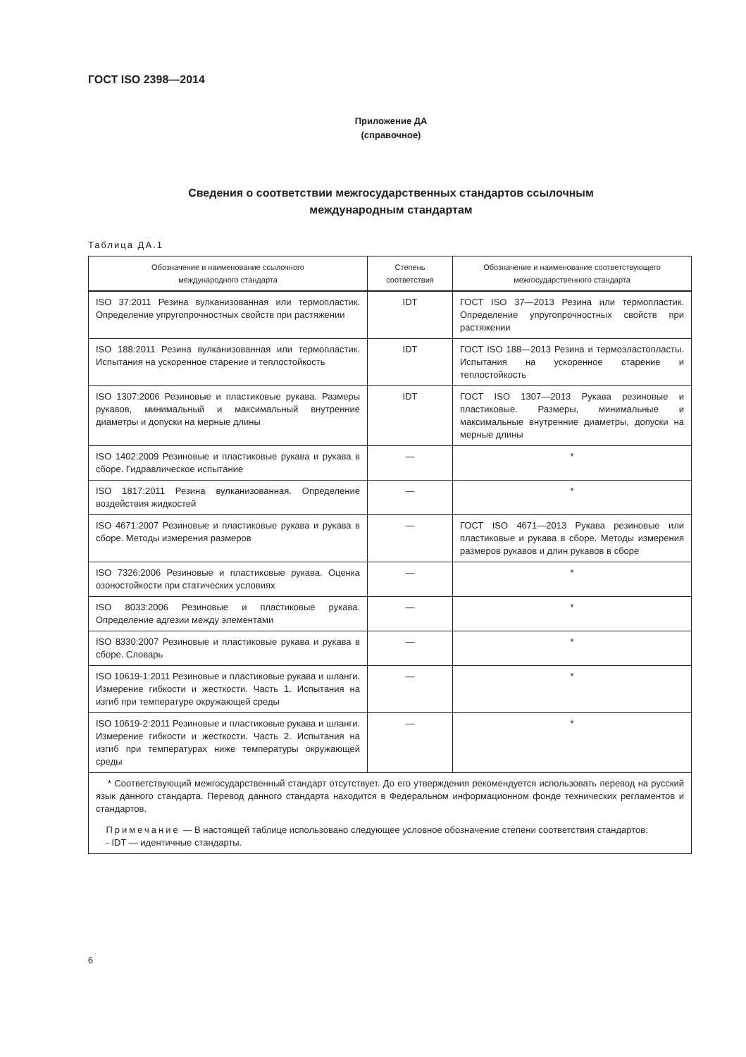ГОСТ ISO 2398—2014
Приложение ДА
(справочное)
Сведения о соответствии межгосударственных стандартов ссылочным
международным стандартам
Таблица ДА.1
| Обозначение и наименование ссылочного международного стандарта | Степень соответствия | Обозначение и наименование соответствующего межгосударственного стандарта |
| --- | --- | --- |
| ISO 37:2011 Резина вулканизованная или термопластик. Определение упругопрочностных свойств при растяжении | IDT | ГОСТ ISO 37—2013 Резина или термопластик. Определение упругопрочностных свойств при растяжении |
| ISO 188:2011 Резина вулканизованная или термопластик. Испытания на ускоренное старение и теплостойкость | IDT | ГОСТ ISO 188—2013 Резина и термоэластопласты. Испытания на ускоренное старение и теплостойкость |
| ISO 1307:2006 Резиновые и пластиковые рукава. Размеры рукавов, минимальный и максимальный внутренние диаметры и допуски на мерные длины | IDT | ГОСТ ISO 1307—2013 Рукава резиновые и пластиковые. Размеры, минимальные и максимальные внутренние диаметры, допуски на мерные длины |
| ISO 1402:2009 Резиновые и пластиковые рукава и рукава в сборе. Гидравлическое испытание | — | * |
| ISO 1817:2011 Резина вулканизованная. Определение воздействия жидкостей | — | * |
| ISO 4671:2007 Резиновые и пластиковые рукава и рукава в сборе. Методы измерения размеров | — | ГОСТ ISO 4671—2013 Рукава резиновые или пластиковые и рукава в сборе. Методы измерения размеров рукавов и длин рукавов в сборе |
| ISO 7326:2006 Резиновые и пластиковые рукава. Оценка озоностойкости при статических условиях | — | * |
| ISO 8033:2006 Резиновые и пластиковые рукава. Определение адгезии между элементами | — | * |
| ISO 8330:2007 Резиновые и пластиковые рукава и рукава в сборе. Словарь | — | * |
| ISO 10619-1:2011 Резиновые и пластиковые рукава и шланги. Измерение гибкости и жесткости. Часть 1. Испытания на изгиб при температуре окружающей среды | — | * |
| ISO 10619-2:2011 Резиновые и пластиковые рукава и шланги. Измерение гибкости и жесткости. Часть 2. Испытания на изгиб при температурах ниже температуры окружающей среды | — | * |
| * Соответствующий межгосударственный стандарт отсутствует. До его утверждения рекомендуется использовать перевод на русский язык данного стандарта. Перевод данного стандарта находится в Федеральном информационном фонде технических регламентов и стандартов. Примечание — В настоящей таблице использовано следующее условное обозначение степени соответствия стандартов: - IDT — идентичные стандарты. | | |
6